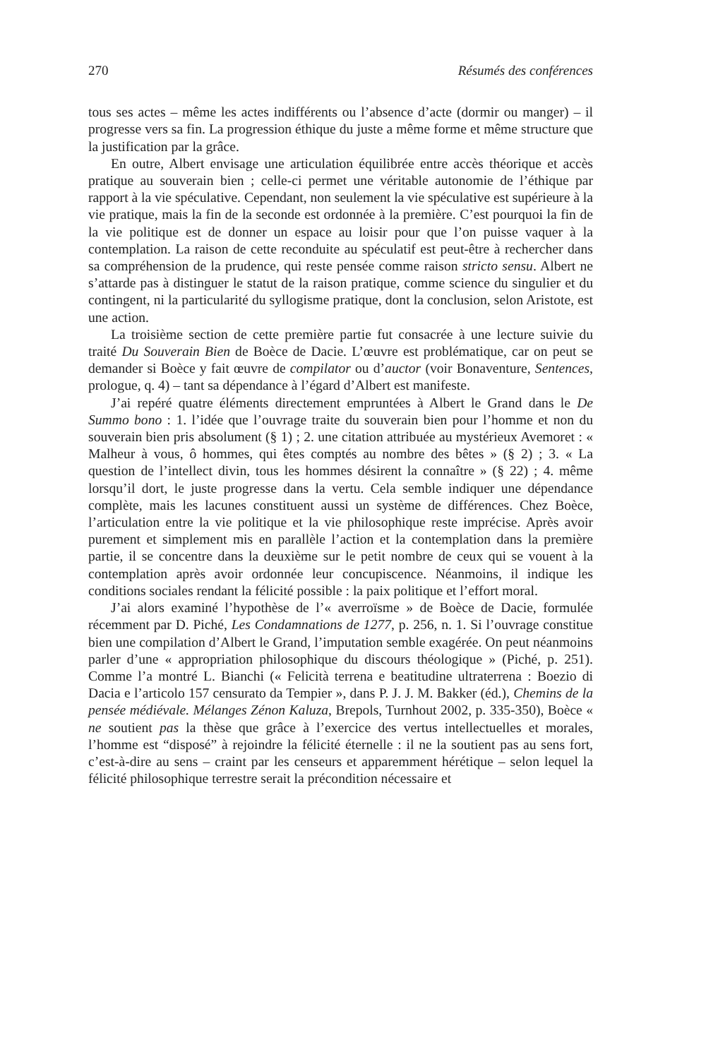270 Résumés des conférences
tous ses actes – même les actes indifférents ou l’absence d’acte (dormir ou manger) – il progresse vers sa fin. La progression éthique du juste a même forme et même structure que la justification par la grâce.
En outre, Albert envisage une articulation équilibrée entre accès théorique et accès pratique au souverain bien ; celle-ci permet une véritable autonomie de l’éthique par rapport à la vie spéculative. Cependant, non seulement la vie spéculative est supérieure à la vie pratique, mais la fin de la seconde est ordonnée à la première. C’est pourquoi la fin de la vie politique est de donner un espace au loisir pour que l’on puisse vaquer à la contemplation. La raison de cette reconduite au spéculatif est peut-être à rechercher dans sa compréhension de la prudence, qui reste pensée comme raison stricto sensu. Albert ne s’attarde pas à distinguer le statut de la raison pratique, comme science du singulier et du contingent, ni la particularité du syllogisme pratique, dont la conclusion, selon Aristote, est une action.
La troisième section de cette première partie fut consacrée à une lecture suivie du traité Du Souverain Bien de Boèce de Dacie. L’œuvre est problématique, car on peut se demander si Boèce y fait œuvre de compilator ou d’auctor (voir Bonaventure, Sentences, prologue, q. 4) – tant sa dépendance à l’égard d’Albert est manifeste.
J’ai repéré quatre éléments directement empruntées à Albert le Grand dans le De Summo bono : 1. l’idée que l’ouvrage traite du souverain bien pour l’homme et non du souverain bien pris absolument (§ 1) ; 2. une citation attribuée au mystérieux Avemoret : « Malheur à vous, ô hommes, qui êtes comptés au nombre des bêtes » (§ 2) ; 3. « La question de l’intellect divin, tous les hommes désirent la connaître » (§ 22) ; 4. même lorsqu’il dort, le juste progresse dans la vertu. Cela semble indiquer une dépendance complète, mais les lacunes constituent aussi un système de différences. Chez Boèce, l’articulation entre la vie politique et la vie philosophique reste imprécise. Après avoir purement et simplement mis en parallèle l’action et la contemplation dans la première partie, il se concentre dans la deuxième sur le petit nombre de ceux qui se vouent à la contemplation après avoir ordonnée leur concupiscence. Néanmoins, il indique les conditions sociales rendant la félicité possible : la paix politique et l’effort moral.
J’ai alors examiné l’hypothèse de l’« averroïsme » de Boèce de Dacie, formulée récemment par D. Piché, Les Condamnations de 1277, p. 256, n. 1. Si l’ouvrage constitue bien une compilation d’Albert le Grand, l’imputation semble exagérée. On peut néanmoins parler d’une « appropriation philosophique du discours théologique » (Piché, p. 251). Comme l’a montré L. Bianchi (« Felicità terrena e beatitudine ultraterrena : Boezio di Dacia e l’articolo 157 censurato da Tempier », dans P. J. J. M. Bakker (éd.), Chemins de la pensée médiévale. Mélanges Zénon Kaluza, Brepols, Turnhout 2002, p. 335-350), Boèce « ne soutient pas la thèse que grâce à l’exercice des vertus intellectuelles et morales, l’homme est “disposé” à rejoindre la félicité éternelle : il ne la soutient pas au sens fort, c’est-à-dire au sens – craint par les censeurs et apparemment hérétique – selon lequel la félicité philosophique terrestre serait la précondition nécessaire et